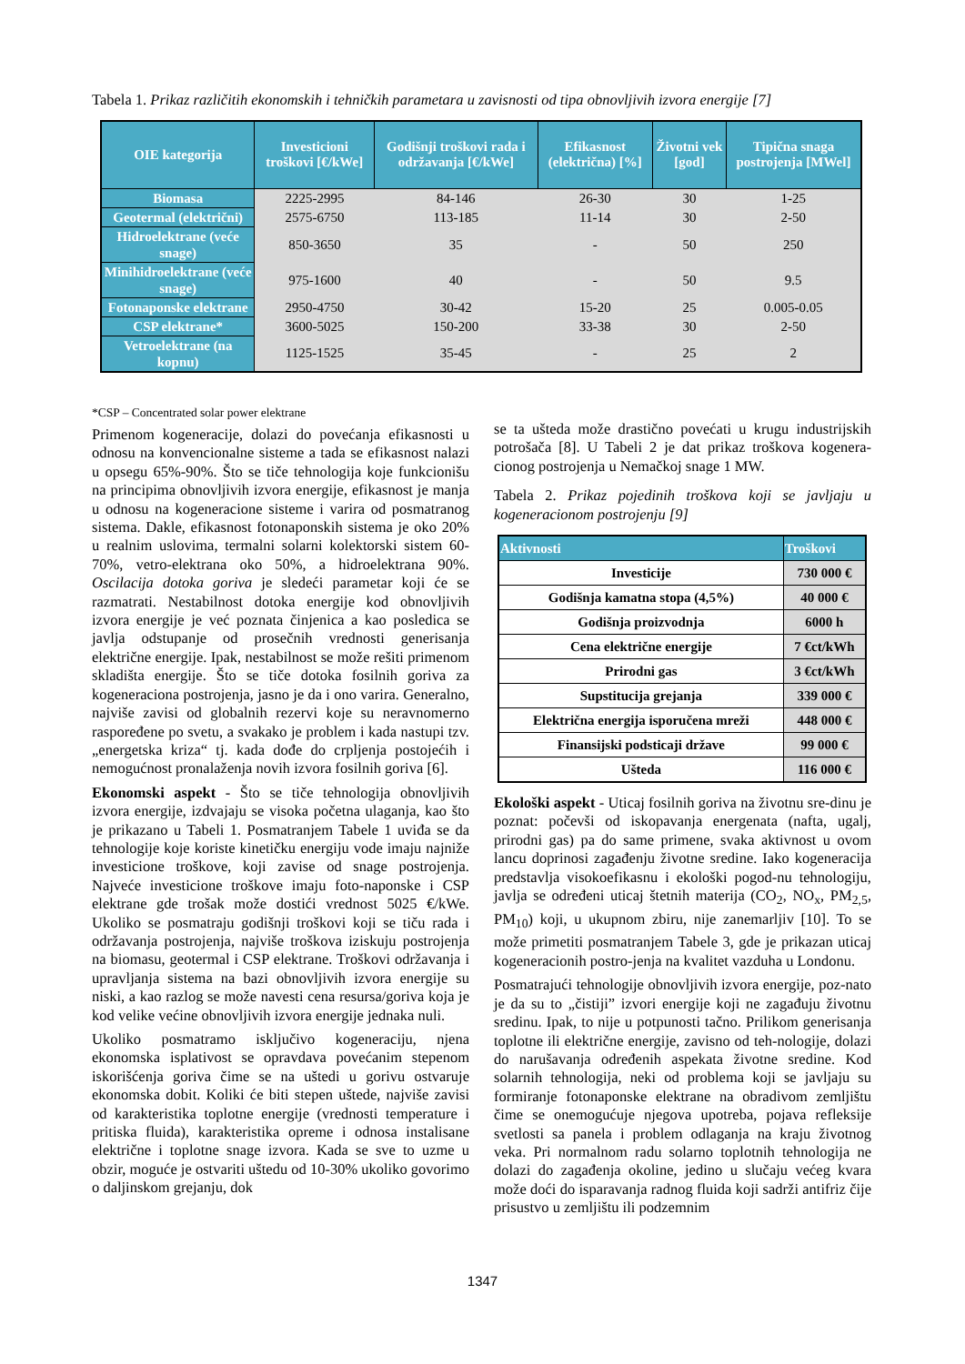Tabela 1. Prikaz različitih ekonomskih i tehničkih parametara u zavisnosti od tipa obnovljivih izvora energije [7]
| OIE kategorija | Investicioni troškovi [€/kWe] | Godišnji troškovi rada i održavanja [€/kWe] | Efikasnost (električna) [%] | Životni vek [god] | Tipična snaga postrojenja [MWel] |
| --- | --- | --- | --- | --- | --- |
| Biomasa | 2225-2995 | 84-146 | 26-30 | 30 | 1-25 |
| Geotermal (električni) | 2575-6750 | 113-185 | 11-14 | 30 | 2-50 |
| Hidroelektrane (veće snage) | 850-3650 | 35 | - | 50 | 250 |
| Minihidroelektrane (veće snage) | 975-1600 | 40 | - | 50 | 9.5 |
| Fotonaponske elektrane | 2950-4750 | 30-42 | 15-20 | 25 | 0.005-0.05 |
| CSP elektrane* | 3600-5025 | 150-200 | 33-38 | 30 | 2-50 |
| Vetroelektrane (na kopnu) | 1125-1525 | 35-45 | - | 25 | 2 |
*CSP – Concentrated solar power elektrane
Primenom kogeneracije, dolazi do povećanja efikasnosti u odnosu na konvencionalne sisteme a tada se efikasnost nalazi u opsegu 65%-90%. Što se tiče tehnologija koje funkcionišu na principima obnovljivih izvora energije, efikasnost je manja u odnosu na kogeneracione sisteme i varira od posmatranog sistema. Dakle, efikasnost fotonaponskih sistema je oko 20% u realnim uslovima, termalni solarni kolektorski sistem 60-70%, vetro-elektrana oko 50%, a hidroelektrana 90%. Oscilacija dotoka goriva je sledeći parametar koji će se razmatrati. Nestabilnost dotoka energije kod obnovljivih izvora energije je već poznata činjenica a kao posledica se javlja odstupanje od prosečnih vrednosti generisanja električne energije. Ipak, nestabilnost se može rešiti primenom skladišta energije. Što se tiče dotoka fosilnih goriva za kogeneraciona postrojenja, jasno je da i ono varira. Generalno, najviše zavisi od globalnih rezervi koje su neravnomerno raspoređene po svetu, a svakako je problem i kada nastupi tzv. „energetska kriza“ tj. kada dođe do crpljenja postojećih i nemogućnost pronalaženja novih izvora fosilnih goriva [6].
Ekonomski aspekt - Što se tiče tehnologija obnovljivih izvora energije, izdvajaju se visoka početna ulaganja, kao što je prikazano u Tabeli 1. Posmatranjem Tabele 1 uviđa se da tehnologije koje koriste kinetičku energiju vode imaju najniže investicione troškove, koji zavise od snage postrojenja. Najveće investicione troškove imaju foto-naponske i CSP elektrane gde trošak može dostići vrednost 5025 €/kWe. Ukoliko se posmatraju godišnji troškovi koji se tiču rada i održavanja postrojenja, najviše troškova iziskuju postrojenja na biomasu, geotermal i CSP elektrane. Troškovi održavanja i upravljanja sistema na bazi obnovljivih izvora energije su niski, a kao razlog se može navesti cena resursa/goriva koja je kod velike većine obnovljivih izvora energije jednaka nuli.
Ukoliko posmatramo isključivo kogeneraciju, njena ekonomska isplativost se opravdava povećanim stepenom iskorišćenja goriva čime se na uštedi u gorivu ostvaruje ekonomska dobit. Koliki će biti stepen uštede, najviše zavisi od karakteristika toplotne energije (vrednosti temperature i pritiska fluida), karakteristika opreme i odnosa instalisane električne i toplotne snage izvora. Kada se sve to uzme u obzir, moguće je ostvariti uštedu od 10-30% ukoliko govorimo o daljinskom grejanju, dok
se ta ušteda može drastično povećati u krugu industrijskih potrošača [8]. U Tabeli 2 je dat prikaz troškova kogenera-cionog postrojenja u Nemačkoj snage 1 MW.
Tabela 2. Prikaz pojedinih troškova koji se javljaju u kogeneracionom postrojenju [9]
| Aktivnosti | Troškovi |
| --- | --- |
| Investicije | 730 000 € |
| Godišnja kamatna stopa (4,5%) | 40 000 € |
| Godišnja proizvodnja | 6000 h |
| Cena električne energije | 7 €ct/kWh |
| Prirodni gas | 3 €ct/kWh |
| Supstitucija grejanja | 339 000 € |
| Električna energija isporučena mreži | 448 000 € |
| Finansijski podsticaji države | 99 000 € |
| Ušteda | 116 000 € |
Ekološki aspekt - Uticaj fosilnih goriva na životnu sre-dinu je poznat: počevši od iskopavanja energenata (nafta, ugalj, prirodni gas) pa do same primene, svaka aktivnost u ovom lancu doprinosi zagađenju životne sredine. Iako kogeneracija predstavlja visokoefikasnu i ekološki pogod-nu tehnologiju, javlja se određeni uticaj štetnih materija (CO<sub>2</sub>, NO<sub>x</sub>, PM<sub>2,5</sub>, PM<sub>10</sub>) koji, u ukupnom zbiru, nije zanemarljiv [10]. To se može primetiti posmatranjem Tabele 3, gde je prikazan uticaj kogeneracionih postro-jenja na kvalitet vazduha u Londonu.
Posmatrajući tehnologije obnovljivih izvora energije, poz-nato je da su to „čistiji” izvori energije koji ne zagađuju životnu sredinu. Ipak, to nije u potpunosti tačno. Prilikom generisanja toplotne ili električne energije, zavisno od teh-nologije, dolazi do narušavanja određenih aspekata životne sredine. Kod solarnih tehnologija, neki od problema koji se javljaju su formiranje fotonaponske elektrane na obradivom zemljištu čime se onemogućuje njegova upotreba, pojava refleksije svetlosti sa panela i problem odlaganja na kraju životnog veka. Pri normalnom radu solarno toplotnih tehnologija ne dolazi do zagađenja okoline, jedino u slučaju većeg kvara može doći do isparavanja radnog fluida koji sadrži antifriz čije prisustvo u zemljištu ili podzemnim
1347